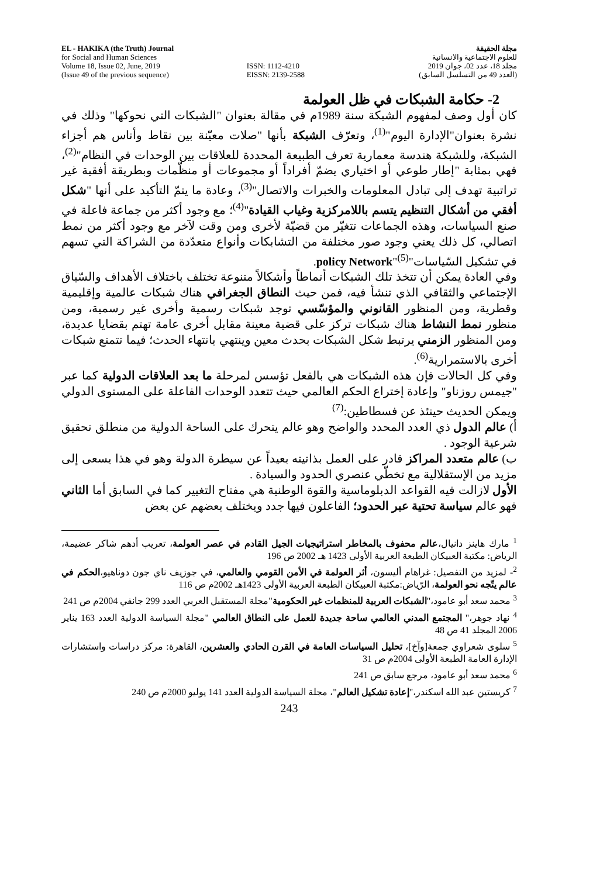EL - HAKIKA (the Truth) Journal
for Social and Human Sciences
Volume 18, Issue 02, June, 2019
(Issue 49 of the previous sequence)
ISSN: 1112-4210
EISSN: 2139-2588
مجلة الحقيقة
للعلوم الاجتماعية والانسانية
مجلد 18، عدد 02، جوان 2019
(العدد 49 من التسلسل السابق)
2- حكامة الشبكات في ظل العولمة
كان أول وصف لمفهوم الشبكة سنة 1989م في مقالة بعنوان "الشبكات التي نحوكها" وذلك في نشرة بعنوان"الإدارة اليوم"<sup>(1)</sup>، وتعرّف الشبكة بأنها "صلات معيّنة بين نقاط وأناس هم أجزاء الشبكة، وللشبكة هندسة معمارية تعرف الطبيعة المحددة للعلاقات بين الوحدات في النظام"<sup>(2)</sup>، فهي بمثابة "إطار طوعي أو اختياري يضمّ أفراداً أو مجموعات أو منظّمات وبطريقة أفقية غير تراتبية تهدف إلى تبادل المعلومات والخبرات والاتصال"<sup>(3)</sup>، وعادة ما يتمّ التأكيد على أنها "شكل أفقي من أشكال التنظيم يتسم باللامركزية وغياب القيادة"<sup>(4)</sup>؛ مع وجود أكثر من جماعة فاعلة في صنع السياسات، وهذه الجماعات تتغيّر من قضيّة لأخرى ومن وقت لآخر مع وجود أكثر من نمط اتصالي، كل ذلك يعني وجود صور مختلفة من التشابكات وأنواع متعدّدة من الشراكة التي تسهم في تشكيل السّياسات"policy Network"<sup>(5)</sup>.
وفي العادة يمكن أن تتخذ تلك الشبكات أنماطاً وأشكالاً متنوعة تختلف باختلاف الأهداف والسّياق الإجتماعي والثقافي الذي تنشأ فيه، فمن حيث النطاق الجغرافي هناك شبكات عالمية وإقليمية وقطرية، ومن المنظور القانوني والمؤسّسي توجد شبكات رسمية وأخرى غير رسمية، ومن منظور نمط النشاط هناك شبكات تركز على قضية معينة مقابل أخرى عامة تهتم بقضايا عديدة، ومن المنظور الزمني يرتبط شكل الشبكات بحدث معين وينتهي بانتهاء الحدث؛ فيما تتمتع شبكات أخرى بالاستمرارية<sup>(6)</sup>.
وفي كل الحالات فإن هذه الشبكات هي بالفعل تؤسس لمرحلة ما بعد العلاقات الدولية كما عبر "جيمس روزناو" وإعادة إختراع الحكم العالمي حيث تتعدد الوحدات الفاعلة على المستوى الدولي ويمكن الحديث حينئذ عن فسطاطين:<sup>(7)</sup>
أ) عالم الدول ذي العدد المحدد والواضح وهو عالم يتحرك على الساحة الدولية من منطلق تحقيق شرعية الوجود .
ب) عالم متعدد المراكز قادر على العمل بذاتيته بعيداً عن سيطرة الدولة وهو في هذا يسعى إلى مزيد من الإستقلالية مع تخطّي عنصري الحدود والسيادة .
الأول لازالت فيه القواعد الدبلوماسية والقوة الوطنية هي مفتاح التغيير كما في السابق أما الثاني فهو عالم سياسة تحتية عبر الحدود؛ الفاعلون فيها جدد ويختلف بعضهم عن بعض
<sup>1</sup> مارك هاينز دانيال،عالم محفوف بالمخاطر استراتيجيات الجيل القادم في عصر العولمة، تعريب أدهم شاكر عضيمة، الرياض: مكتبة العبيكان الطبعة العربية الأولى 1423 هـ 2002 ص 196
<sup>2</sup>- لمزيد من التفصيل: غراهام أليسون، أثر العولمة في الأمن القومي والعالمي، في جوزيف ناي جون دوناهيو،الحكم في عالم يتّجه نحو العولمة، الرّياض:مكتبة العبيكان الطبعة العربية الأولى 1423هـ 2002م ص 116
<sup>3</sup> محمد سعد أبو عامود،"الشبكات العربية للمنظمات غير الحكومية"مجلة المستقبل العربي العدد 299 جانفي 2004م ص 241
<sup>4</sup> نهاد جوهر،" المجتمع المدني العالمي ساحة جديدة للعمل على النطاق العالمي "مجلة السياسة الدولية العدد 163 يناير 2006 المجلد 41 ص 48
<sup>5</sup> سلوى شعراوي جمعة[وآخ]، تحليل السياسات العامة في القرن الحادي والعشرين، القاهرة: مركز دراسات واستشارات الإدارة العامة الطبعة الأولى 2004م ص 31
<sup>6</sup> محمد سعد أبو عامود، مرجع سابق ص 241
<sup>7</sup> كريستين عبد الله اسكندر،"إعادة تشكيل العالم"، مجلة السياسة الدولية العدد 141 يوليو 2000م ص 240
243